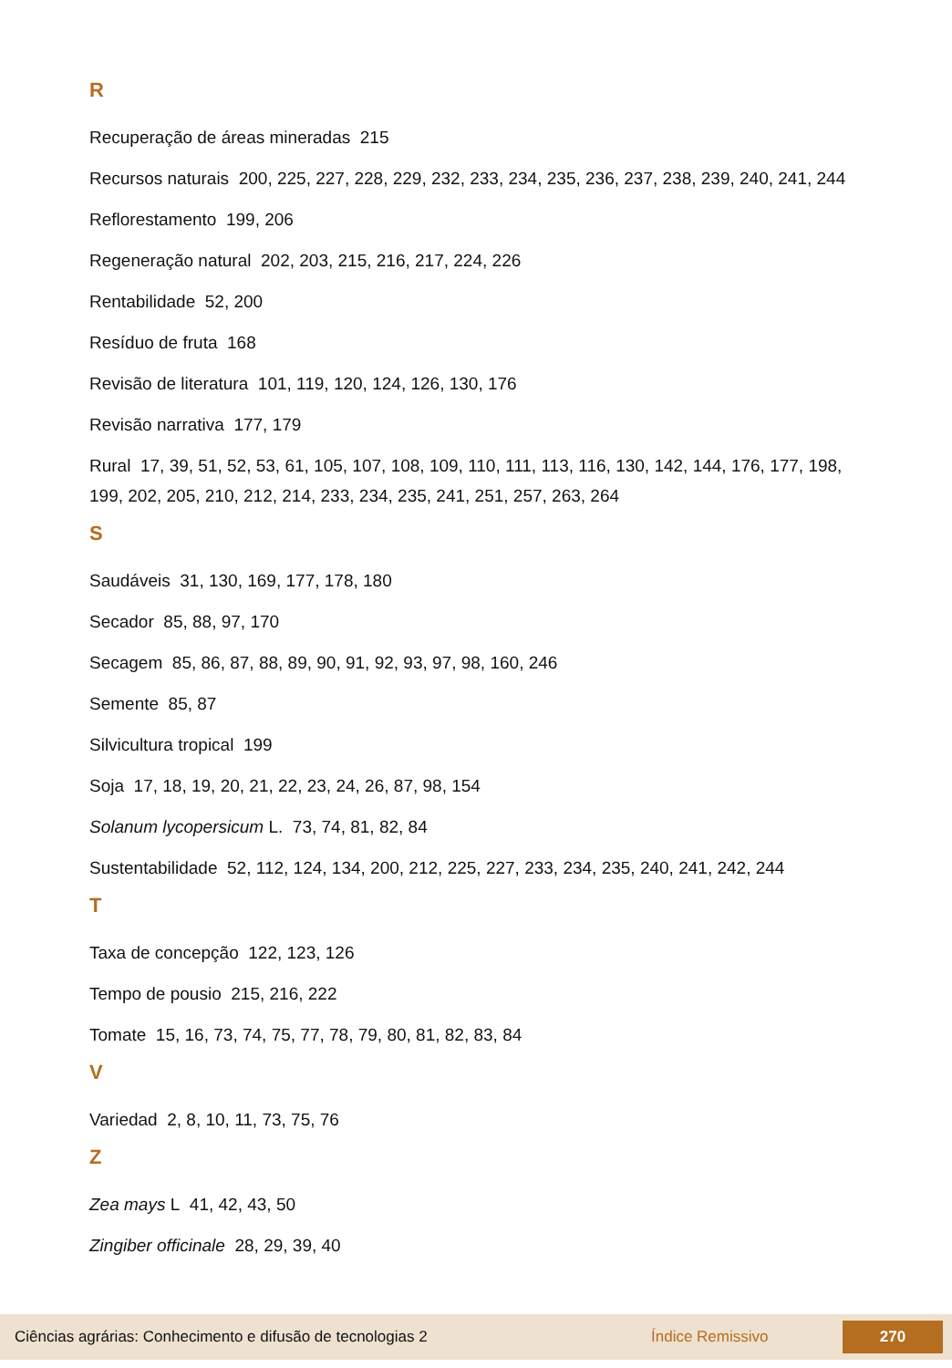R
Recuperação de áreas mineradas 215
Recursos naturais 200, 225, 227, 228, 229, 232, 233, 234, 235, 236, 237, 238, 239, 240, 241, 244
Reflorestamento 199, 206
Regeneração natural 202, 203, 215, 216, 217, 224, 226
Rentabilidade 52, 200
Resíduo de fruta 168
Revisão de literatura 101, 119, 120, 124, 126, 130, 176
Revisão narrativa 177, 179
Rural 17, 39, 51, 52, 53, 61, 105, 107, 108, 109, 110, 111, 113, 116, 130, 142, 144, 176, 177, 198, 199, 202, 205, 210, 212, 214, 233, 234, 235, 241, 251, 257, 263, 264
S
Saudáveis 31, 130, 169, 177, 178, 180
Secador 85, 88, 97, 170
Secagem 85, 86, 87, 88, 89, 90, 91, 92, 93, 97, 98, 160, 246
Semente 85, 87
Silvicultura tropical 199
Soja 17, 18, 19, 20, 21, 22, 23, 24, 26, 87, 98, 154
Solanum lycopersicum L. 73, 74, 81, 82, 84
Sustentabilidade 52, 112, 124, 134, 200, 212, 225, 227, 233, 234, 235, 240, 241, 242, 244
T
Taxa de concepção 122, 123, 126
Tempo de pousio 215, 216, 222
Tomate 15, 16, 73, 74, 75, 77, 78, 79, 80, 81, 82, 83, 84
V
Variedad 2, 8, 10, 11, 73, 75, 76
Z
Zea mays L 41, 42, 43, 50
Zingiber officinale 28, 29, 39, 40
Ciências agrárias: Conhecimento e difusão de tecnologias 2 Índice Remissivo 270